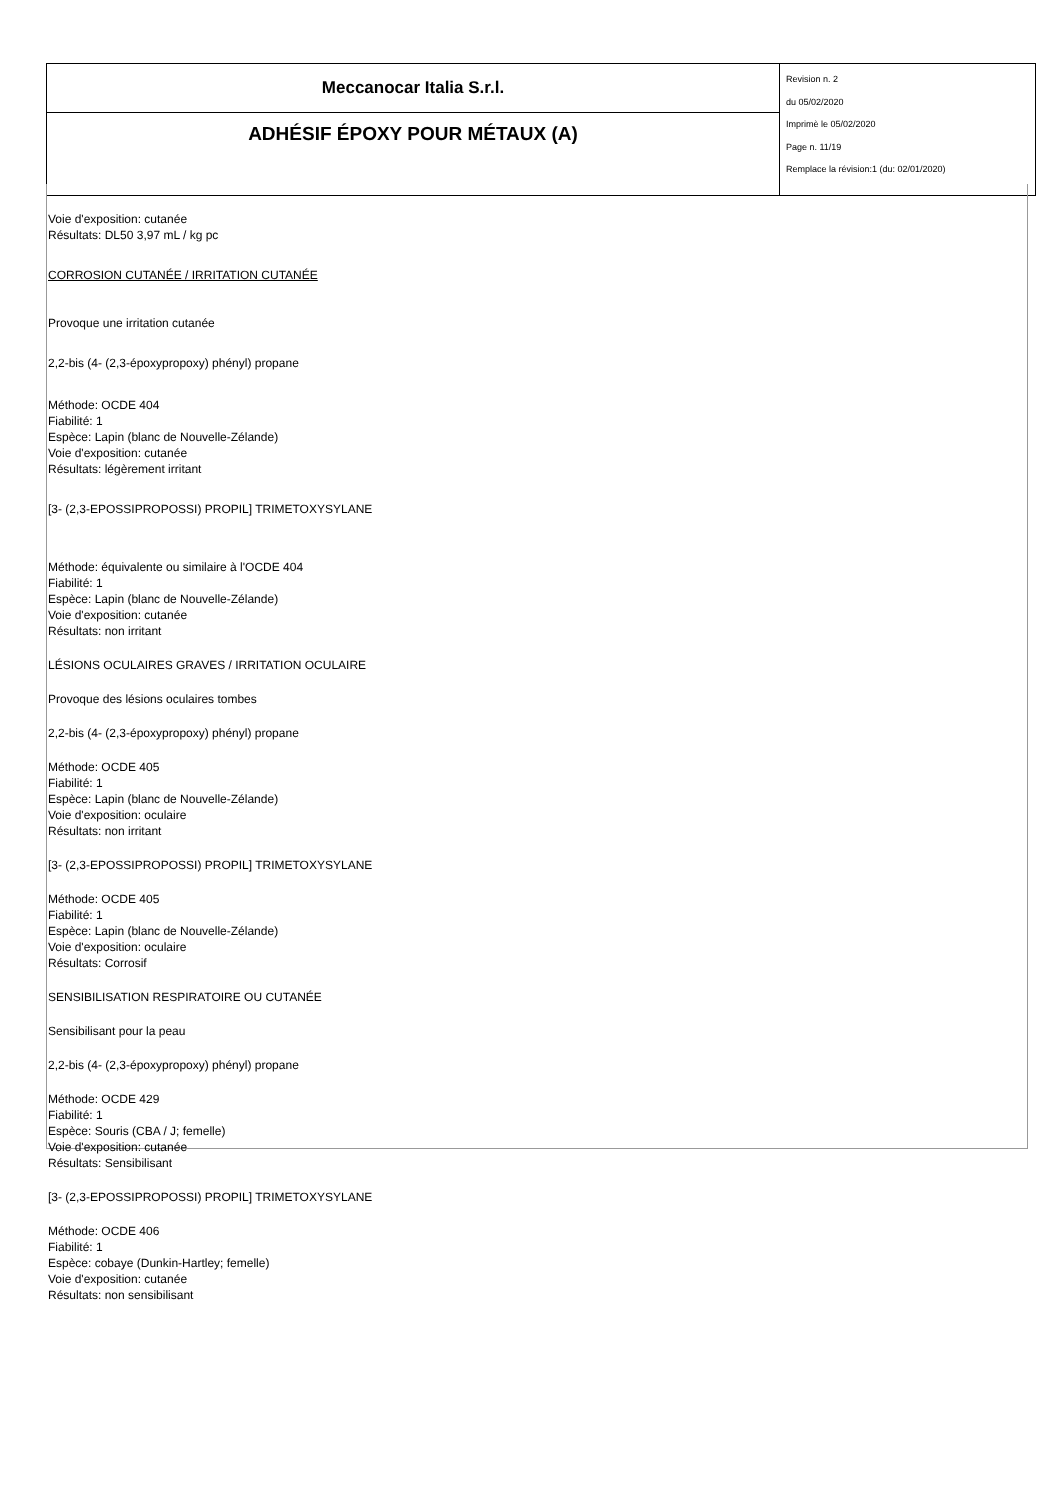| Meccanocar Italia S.r.l. | Revision n. 2 du 05/02/2020 Imprimè le 05/02/2020 Page n. 11/19 Remplace la révision:1 (du: 02/01/2020) |
| ADHÉSIF ÉPOXY POUR MÉTAUX (A) | |
Voie d'exposition: cutanée
Résultats: DL50 3,97 mL / kg pc
CORROSION CUTANÉE / IRRITATION CUTANÉE
Provoque une irritation cutanée
2,2-bis (4- (2,3-époxypropoxy) phényl) propane
Méthode: OCDE 404
Fiabilité: 1
Espèce: Lapin (blanc de Nouvelle-Zélande)
Voie d'exposition: cutanée
Résultats: légèrement irritant
[3- (2,3-EPOSSIPROPOSSI) PROPIL] TRIMETOXYSYLANE
Méthode: équivalente ou similaire à l'OCDE 404
Fiabilité: 1
Espèce: Lapin (blanc de Nouvelle-Zélande)
Voie d'exposition: cutanée
Résultats: non irritant
LÉSIONS OCULAIRES GRAVES / IRRITATION OCULAIRE
Provoque des lésions oculaires tombes
2,2-bis (4- (2,3-époxypropoxy) phényl) propane
Méthode: OCDE 405
Fiabilité: 1
Espèce: Lapin (blanc de Nouvelle-Zélande)
Voie d'exposition: oculaire
Résultats: non irritant
[3- (2,3-EPOSSIPROPOSSI) PROPIL] TRIMETOXYSYLANE
Méthode: OCDE 405
Fiabilité: 1
Espèce: Lapin (blanc de Nouvelle-Zélande)
Voie d'exposition: oculaire
Résultats: Corrosif
SENSIBILISATION RESPIRATOIRE OU CUTANÉE
Sensibilisant pour la peau
2,2-bis (4- (2,3-époxypropoxy) phényl) propane
Méthode: OCDE 429
Fiabilité: 1
Espèce: Souris (CBA / J; femelle)
Voie d'exposition: cutanée
Résultats: Sensibilisant
[3- (2,3-EPOSSIPROPOSSI) PROPIL] TRIMETOXYSYLANE
Méthode: OCDE 406
Fiabilité: 1
Espèce: cobaye (Dunkin-Hartley; femelle)
Voie d'exposition: cutanée
Résultats: non sensibilisant